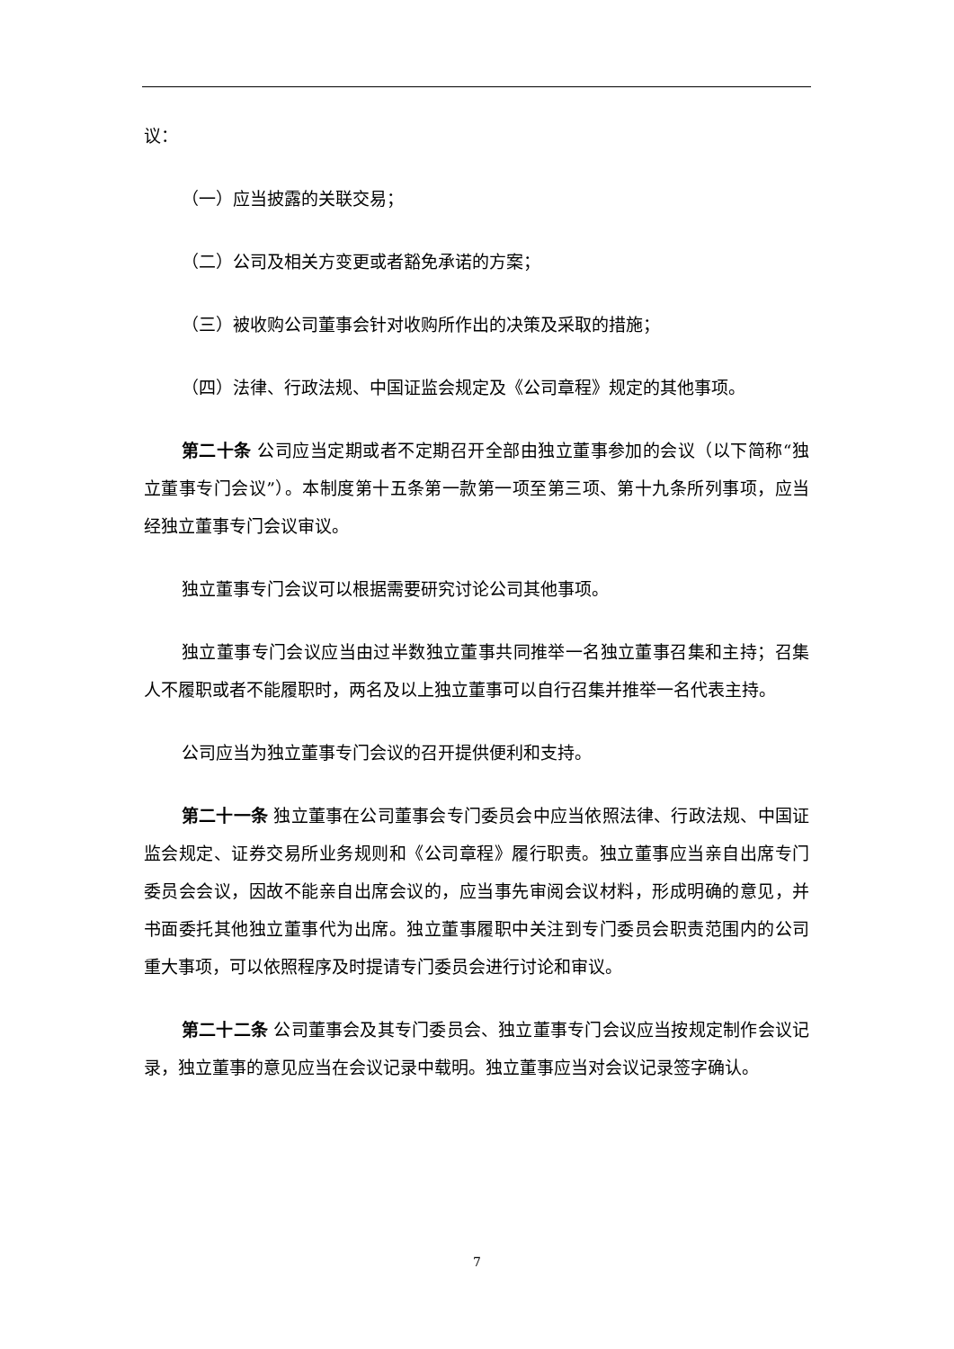议：
（一）应当披露的关联交易；
（二）公司及相关方变更或者豁免承诺的方案；
（三）被收购公司董事会针对收购所作出的决策及采取的措施；
（四）法律、行政法规、中国证监会规定及《公司章程》规定的其他事项。
第二十条 公司应当定期或者不定期召开全部由独立董事参加的会议（以下简称“独立董事专门会议”）。本制度第十五条第一款第一项至第三项、第十九条所列事项，应当经独立董事专门会议审议。
独立董事专门会议可以根据需要研究讨论公司其他事项。
独立董事专门会议应当由过半数独立董事共同推举一名独立董事召集和主持；召集人不履职或者不能履职时，两名及以上独立董事可以自行召集并推举一名代表主持。
公司应当为独立董事专门会议的召开提供便利和支持。
第二十一条 独立董事在公司董事会专门委员会中应当依照法律、行政法规、中国证监会规定、证券交易所业务规则和《公司章程》履行职责。独立董事应当亲自出席专门委员会会议，因故不能亲自出席会议的，应当事先审阅会议材料，形成明确的意见，并书面委托其他独立董事代为出席。独立董事履职中关注到专门委员会职责范围内的公司重大事项，可以依照程序及时提请专门委员会进行讨论和审议。
第二十二条 公司董事会及其专门委员会、独立董事专门会议应当按规定制作会议记录，独立董事的意见应当在会议记录中载明。独立董事应当对会议记录签字确认。
7